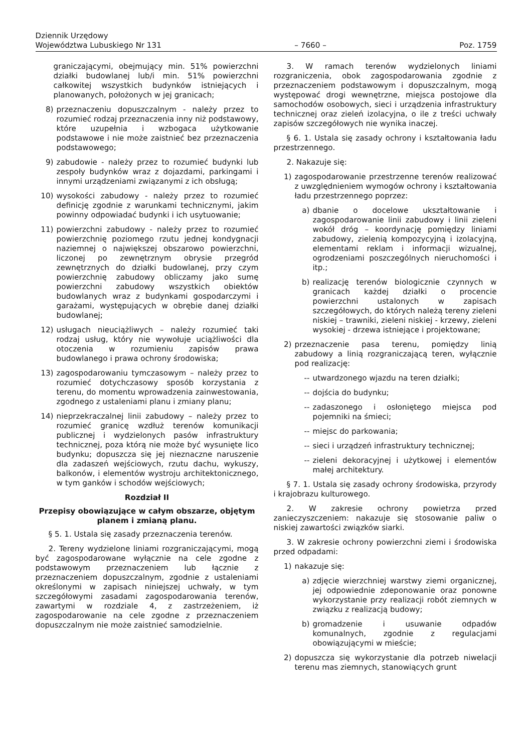Dziennik Urzędowy
Województwa Lubuskiego Nr 131
– 7660 –
Poz. 1759
graniczającymi, obejmujący min. 51% powierzchni działki budowlanej lub/i min. 51% powierzchni całkowitej wszystkich budynków istniejących i planowanych, położonych w jej granicach;
8) przeznaczeniu dopuszczalnym - należy przez to rozumieć rodzaj przeznaczenia inny niż podstawowy, które uzupełnia i wzbogaca użytkowanie podstawowe i nie może zaistnieć bez przeznaczenia podstawowego;
9) zabudowie - należy przez to rozumieć budynki lub zespoły budynków wraz z dojazdami, parkingami i innymi urządzeniami związanymi z ich obsługą;
10) wysokości zabudowy - należy przez to rozumieć definicję zgodnie z warunkami technicznymi, jakim powinny odpowiadać budynki i ich usytuowanie;
11) powierzchni zabudowy - należy przez to rozumieć powierzchnię poziomego rzutu jednej kondygnacji naziemnej o największej obszarowo powierzchni, liczonej po zewnętrznym obrysie przegród zewnętrznych do działki budowlanej, przy czym powierzchnię zabudowy obliczamy jako sumę powierzchni zabudowy wszystkich obiektów budowlanych wraz z budynkami gospodarczymi i garażami, występujących w obrębie danej działki budowlanej;
12) usługach nieuciążliwych – należy rozumieć taki rodzaj usług, który nie wywołuje uciążliwości dla otoczenia w rozumieniu zapisów prawa budowlanego i prawa ochrony środowiska;
13) zagospodarowaniu tymczasowym – należy przez to rozumieć dotychczasowy sposób korzystania z terenu, do momentu wprowadzenia zainwestowania, zgodnego z ustaleniami planu i zmiany planu;
14) nieprzekraczalnej linii zabudowy – należy przez to rozumieć granicę wzdłuż terenów komunikacji publicznej i wydzielonych pasów infrastruktury technicznej, poza którą nie może być wysunięte lico budynku; dopuszcza się jej nieznaczne naruszenie dla zadaszeń wejściowych, rzutu dachu, wykuszy, balkonów, i elementów wystroju architektonicznego, w tym ganków i schodów wejściowych;
Rozdział II
Przepisy obowiązujące w całym obszarze, objętym planem i zmianą planu.
§ 5. 1. Ustala się zasady przeznaczenia terenów.
2. Tereny wydzielone liniami rozgraniczającymi, mogą być zagospodarowane wyłącznie na cele zgodne z podstawowym przeznaczeniem lub łącznie z przeznaczeniem dopuszczalnym, zgodnie z ustaleniami określonymi w zapisach niniejszej uchwały, w tym szczegółowymi zasadami zagospodarowania terenów, zawartymi w rozdziale 4, z zastrzeżeniem, iż zagospodarowanie na cele zgodne z przeznaczeniem dopuszczalnym nie może zaistnieć samodzielnie.
3. W ramach terenów wydzielonych liniami rozgraniczenia, obok zagospodarowania zgodnie z przeznaczeniem podstawowym i dopuszczalnym, mogą występować drogi wewnętrzne, miejsca postojowe dla samochodów osobowych, sieci i urządzenia infrastruktury technicznej oraz zieleń izolacyjna, o ile z treści uchwały zapisów szczegółowych nie wynika inaczej.
§ 6. 1. Ustala się zasady ochrony i kształtowania ładu przestrzennego.
2. Nakazuje się:
1) zagospodarowanie przestrzenne terenów realizować z uwzględnieniem wymogów ochrony i kształtowania ładu przestrzennego poprzez:
a) dbanie o docelowe ukształtowanie i zagospodarowanie linii zabudowy i linii zieleni wokół dróg – koordynację pomiędzy liniami zabudowy, zielenią kompozycyjną i izolacyjną, elementami reklam i informacji wizualnej, ogrodzeniami poszczególnych nieruchomości i itp.;
b) realizację terenów biologicznie czynnych w granicach każdej działki o procencie powierzchni ustalonych w zapisach szczegółowych, do których należą tereny zieleni niskiej – trawniki, zieleni niskiej - krzewy, zieleni wysokiej - drzewa istniejące i projektowane;
2) przeznaczenie pasa terenu, pomiędzy linią zabudowy a linią rozgraniczającą teren, wyłącznie pod realizację:
-- utwardzonego wjazdu na teren działki;
-- dojścia do budynku;
-- zadaszonego i osłoniętego miejsca pod pojemniki na śmieci;
-- miejsc do parkowania;
-- sieci i urządzeń infrastruktury technicznej;
-- zieleni dekoracyjnej i użytkowej i elementów małej architektury.
§ 7. 1. Ustala się zasady ochrony środowiska, przyrody i krajobrazu kulturowego.
2. W zakresie ochrony powietrza przed zanieczyszczeniem: nakazuje się stosowanie paliw o niskiej zawartości związków siarki.
3. W zakresie ochrony powierzchni ziemi i środowiska przed odpadami:
1) nakazuje się:
a) zdjęcie wierzchniej warstwy ziemi organicznej, jej odpowiednie zdeponowanie oraz ponowne wykorzystanie przy realizacji robót ziemnych w związku z realizacją budowy;
b) gromadzenie i usuwanie odpadów komunalnych, zgodnie z regulacjami obowiązującymi w mieście;
2) dopuszcza się wykorzystanie dla potrzeb niwelacji terenu mas ziemnych, stanowiących grunt